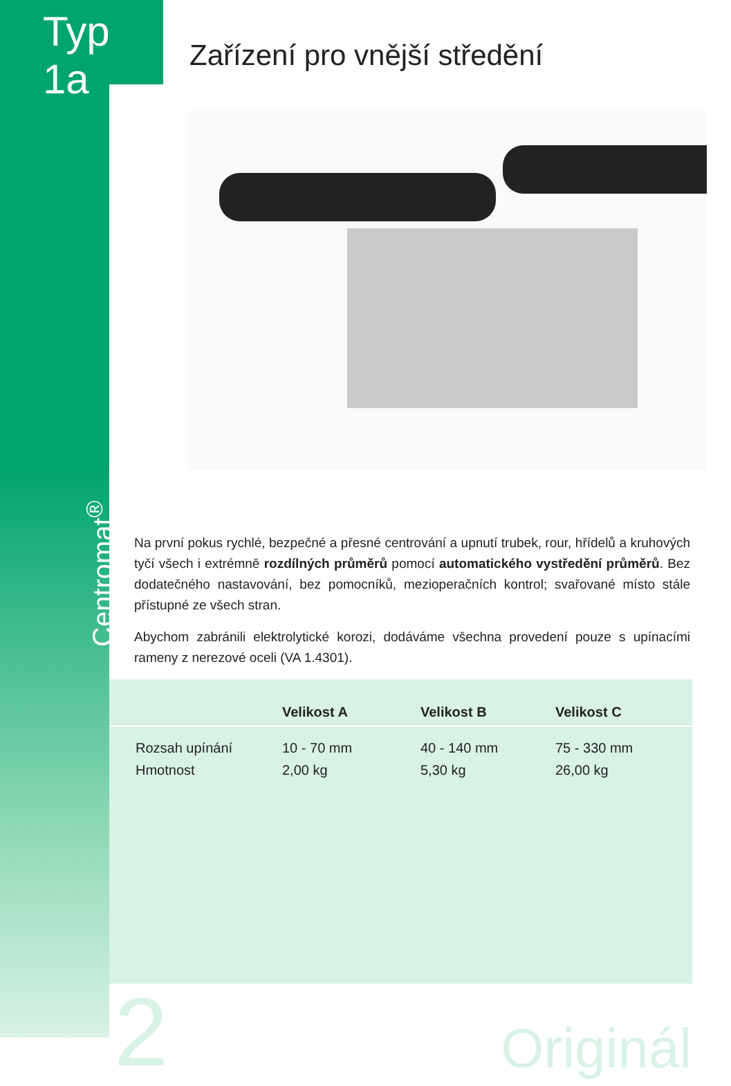Typ 1a
Zařízení pro vnější středění
Centromat<sup>®</sup>
Na první pokus rychlé, bezpečné a přesné centrování a upnutí trubek, rour, hřídelů a kruhových tyčí všech i extrémně rozdílných průměrů pomocí automatického vystředění průměrů. Bez dodatečného nastavování, bez pomocníků, mezioperačních kontrol; svařované místo stále přístupné ze všech stran.
Abychom zabránili elektrolytické korozi, dodáváme všechna provedení pouze s upínacími rameny z nerezové oceli (VA 1.4301).
| | Velikost A | Velikost B | Velikost C |
| --- | --- | --- | --- |
| Rozsah upínání Hmotnost | 10 - 70 mm 2,00 kg | 40 - 140 mm 5,30 kg | 75 - 330 mm 26,00 kg |
2
Originál